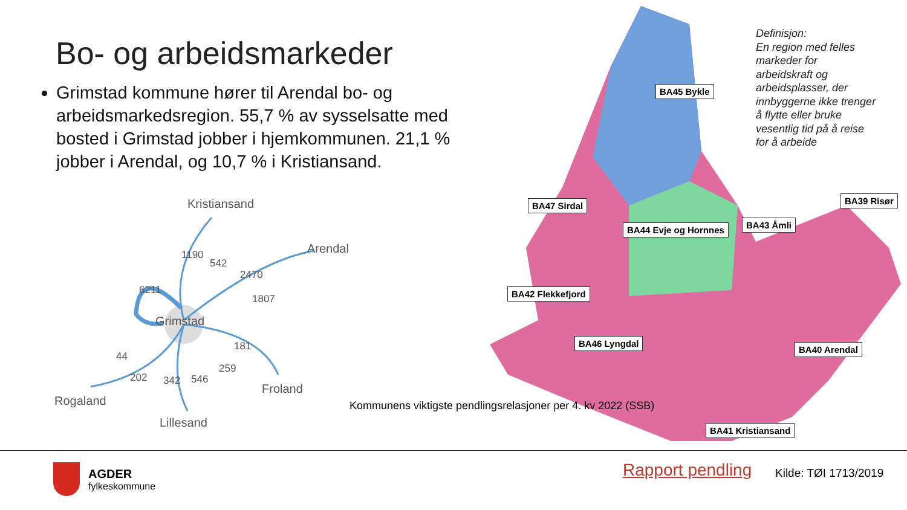Bo- og arbeidsmarkeder
Grimstad kommune hører til Arendal bo- og arbeidsmarkedsregion. 55,7 % av sysselsatte med bosted i Grimstad jobber i hjemkommunen. 21,1 % jobber i Arendal, og 10,7 % i Kristiansand.
Kristiansand
Arendal
Grimstad
Froland
Rogaland
Lillesand
1190
542
6211
2470
1807
181
259
44
202 342 546
Definisjon:
En region med felles markeder for arbeidskraft og arbeidsplasser, der innbyggerne ikke trenger å flytte eller bruke vesentlig tid på å reise for å arbeide
BA45 Bykle
BA47 Sirdal
BA44 Evje og Hornnes BA43 Åmli
BA39 Risør
BA42 Flekkefjord
BA46 Lyngdal
BA40 Arendal
BA41 Kristiansand
Kommunens viktigste pendlingsrelasjoner per 4. kv 2022 (SSB)
AGDER
fylkeskommune
Rapport pendling Kilde: TØI 1713/2019